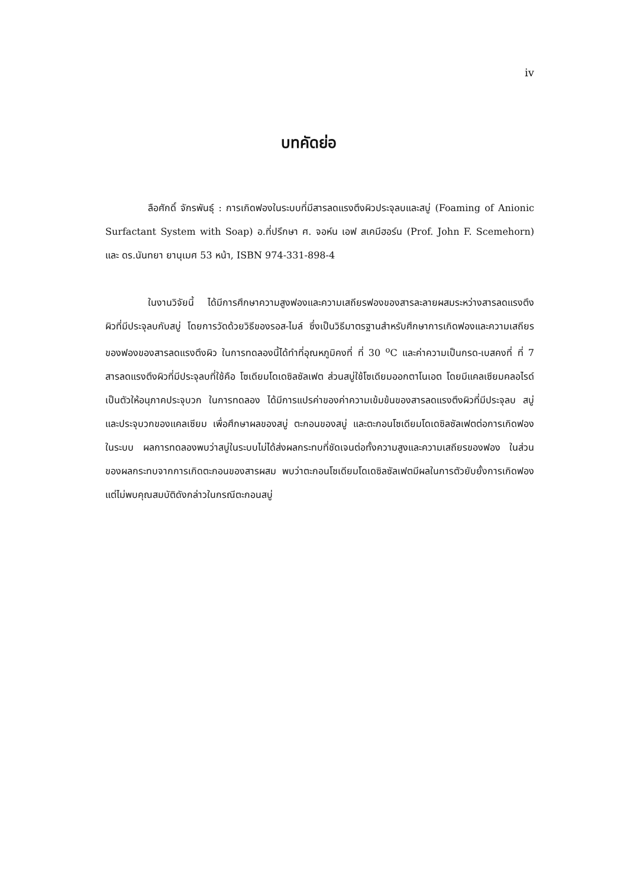iv
บทคัดย่อ
ลือศักดิ์ จักรพันธุ์ : การเกิดฟองในระบบที่มีสารลดแรงตึงผิวประจุลบและสบู่ (Foaming of Anionic Surfactant System with Soap) อ.ที่ปรึกษา ศ. จอห์น เอฟ สเคมีฮอร์น (Prof. John F. Scemehorn) และ ดร.นันทยา ยานุเมศ 53 หน้า, ISBN 974-331-898-4
ในงานวิจัยนี้ ได้มีการศึกษาความสูงฟองและความเสถียรฟองของสารละลายผสมระหว่างสารลดแรงตึงผิวที่มีประจุลบกับสบู่ โดยการวัดด้วยวิธีของรอส-ไมล์ ซึ่งเป็นวิธีมาตรฐานสำหรับศึกษาการเกิดฟองและความเสถียรของฟองของสารลดแรงตึงผิว ในการทดลองนี้ได้ทำที่อุณหภูมิคงที่ ที่ 30 <sup>o</sup>C และค่าความเป็นกรด-เบสคงที่ ที่ 7 สารลดแรงตึงผิวที่มีประจุลบที่ใช้คือ โซเดียมโดเดซิลซัลเฟต ส่วนสบู่ใช้โซเดียมออกตาโนเอต โดยมีแคลเซียมคลอไรด์ เป็นตัวให้อนุภาคประจุบวก ในการทดลอง ได้มีการแปรค่าของค่าความเข้มข้นของสารลดแรงตึงผิวที่มีประจุลบ สบู่ และประจุบวกของแคลเซียม เพื่อศึกษาผลของสบู่ ตะกอนของสบู่ และตะกอนโซเดียมโดเดซิลซัลเฟตต่อการเกิดฟองในระบบ ผลการทดลองพบว่าสบู่ในระบบไม่ได้ส่งผลกระทบที่ชัดเจนต่อทั้งความสูงและความเสถียรของฟอง ในส่วนของผลกระทบจากการเกิดตะกอนของสารผสม พบว่าตะกอนโซเดียมโดเดซิลซัลเฟตมีผลในการตัวยับยั้งการเกิดฟอง แต่ไม่พบคุณสมบัติดังกล่าวในกรณีตะกอนสบู่